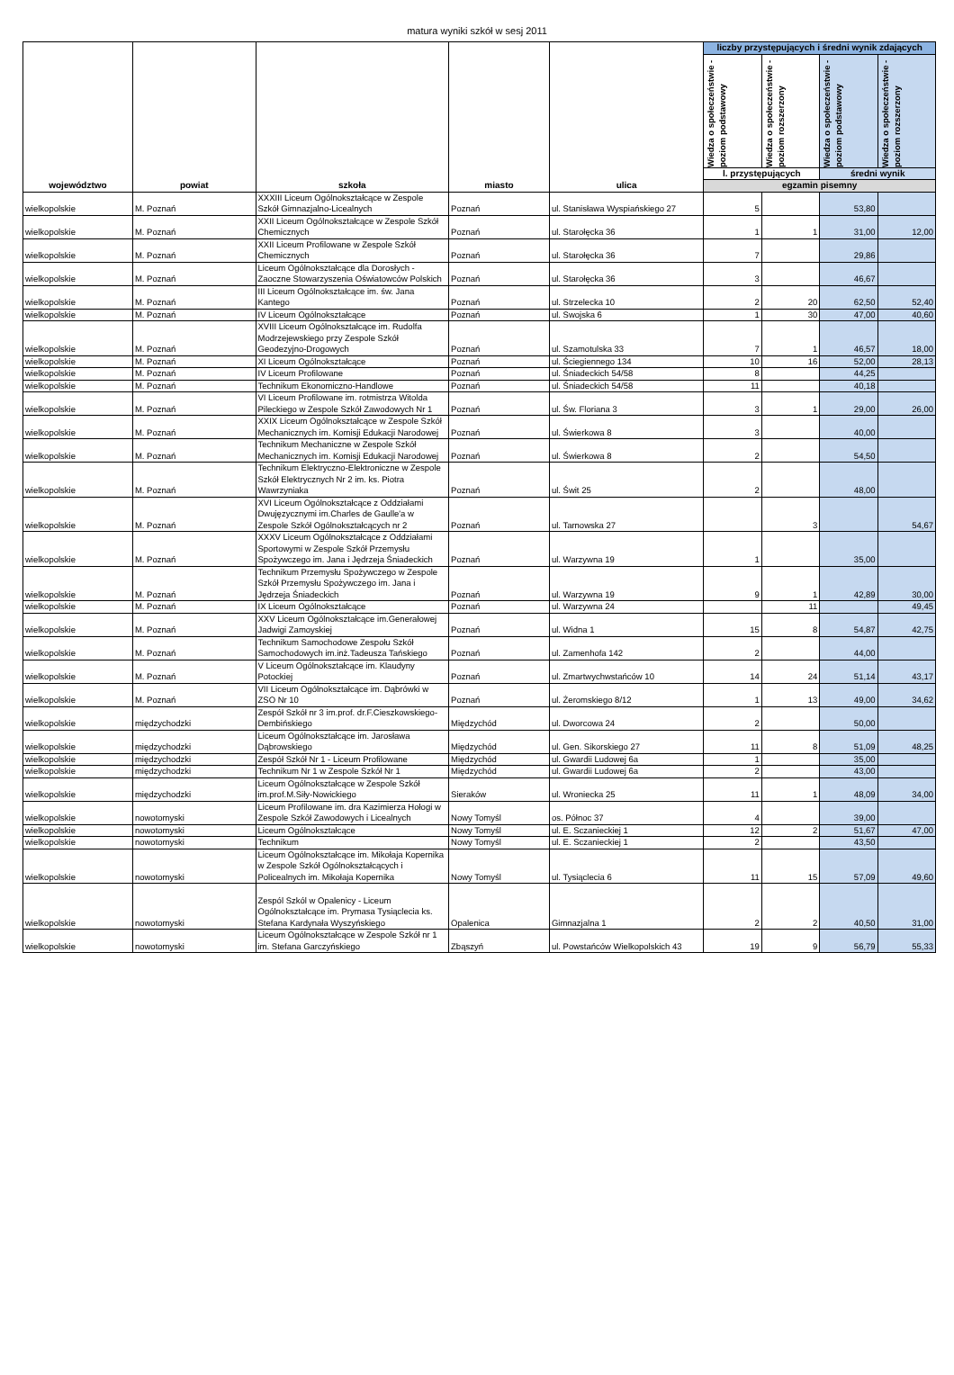matura wyniki szkół w sesj 2011
| województwo | powiat | szkoła | miasto | ulica | liczby przystępujących i średni wynik zdających | | | |
| --- | --- | --- | --- | --- | --- | --- | --- | --- |
| | | | | | Wiedza o społeczeństwie - poziom podstawowy | Wiedza o społeczeństwie - poziom rozszerzony | Wiedza o społeczeństwie - poziom podstawowy | Wiedza o społeczeństwie - poziom rozszerzony |
| | | | | | l. przystępujących | | średni wynik | |
| | | | | | egzamin pisemny | | | |
| wielkopolskie | M. Poznań | XXXIII Liceum Ogólnokształcące w Zespole Szkół Gimnazjalno-Licealnych | Poznań | ul. Stanisława Wyspiańskiego 27 | 5 | | 53,80 | |
| wielkopolskie | M. Poznań | XXII Liceum Ogólnokształcące w Zespole Szkół Chemicznych | Poznań | ul. Starołęcka 36 | 1 | 1 | 31,00 | 12,00 |
| wielkopolskie | M. Poznań | XXII Liceum Profilowane w Zespole Szkół Chemicznych | Poznań | ul. Starołęcka 36 | 7 | | 29,86 | |
| wielkopolskie | M. Poznań | Liceum Ogólnokształcące dla Dorosłych - Zaoczne Stowarzyszenia Oświatowców Polskich | Poznań | ul. Starołęcka 36 | 3 | | 46,67 | |
| wielkopolskie | M. Poznań | III Liceum Ogólnokształcące im. św. Jana Kantego | Poznań | ul. Strzelecka 10 | 2 | 20 | 62,50 | 52,40 |
| wielkopolskie | M. Poznań | IV Liceum Ogólnokształcące | Poznań | ul. Swojska 6 | 1 | 30 | 47,00 | 40,60 |
| wielkopolskie | M. Poznań | XVIII Liceum Ogólnokształcące im. Rudolfa Modrzejewskiego przy Zespole Szkół Geodezyjno-Drogowych | Poznań | ul. Szamotulska 33 | 7 | 1 | 46,57 | 18,00 |
| wielkopolskie | M. Poznań | XI Liceum Ogólnokształcące | Poznań | ul. Ściegiennego 134 | 10 | 16 | 52,00 | 28,13 |
| wielkopolskie | M. Poznań | IV Liceum Profilowane | Poznań | ul. Śniadeckich 54/58 | 8 | | 44,25 | |
| wielkopolskie | M. Poznań | Technikum Ekonomiczno-Handlowe | Poznań | ul. Śniadeckich 54/58 | 11 | | 40,18 | |
| wielkopolskie | M. Poznań | VI Liceum Profilowane im. rotmistrza Witolda Pileckiego w Zespole Szkół Zawodowych Nr 1 | Poznań | ul. Św. Floriana 3 | 3 | 1 | 29,00 | 26,00 |
| wielkopolskie | M. Poznań | XXIX Liceum Ogólnokształcące w Zespole Szkół Mechanicznych im. Komisji Edukacji Narodowej | Poznań | ul. Świerkowa 8 | 3 | | 40,00 | |
| wielkopolskie | M. Poznań | Technikum Mechaniczne w Zespole Szkół Mechanicznych im. Komisji Edukacji Narodowej | Poznań | ul. Świerkowa 8 | 2 | | 54,50 | |
| wielkopolskie | M. Poznań | Technikum Elektryczno-Elektroniczne w Zespole Szkół Elektrycznych Nr 2 im. ks. Piotra Wawrzyniaka | Poznań | ul. Świt 25 | 2 | | 48,00 | |
| wielkopolskie | M. Poznań | XVI Liceum Ogólnokształcące z Oddziałami Dwujęzycznymi im.Charles de Gaulle'a w Zespole Szkół Ogólnokształcących nr 2 | Poznań | ul. Tarnowska 27 | | 3 | | 54,67 |
| wielkopolskie | M. Poznań | XXXV Liceum Ogólnokształcące z Oddziałami Sportowymi w Zespole Szkół Przemysłu Spożywczego im. Jana i Jędrzeja Śniadeckich | Poznań | ul. Warzywna 19 | 1 | | 35,00 | |
| wielkopolskie | M. Poznań | Technikum Przemysłu Spożywczego w Zespole Szkół Przemysłu Spożywczego im. Jana i Jędrzeja Śniadeckich | Poznań | ul. Warzywna 19 | 9 | 1 | 42,89 | 30,00 |
| wielkopolskie | M. Poznań | IX Liceum Ogólnokształcące | Poznań | ul. Warzywna 24 | | 11 | | 49,45 |
| wielkopolskie | M. Poznań | XXV Liceum Ogólnokształcące im.Generałowej Jadwigi Zamoyskiej | Poznań | ul. Widna 1 | 15 | 8 | 54,87 | 42,75 |
| wielkopolskie | M. Poznań | Technikum Samochodowe Zespołu Szkół Samochodowych im.inż.Tadeusza Tańskiego | Poznań | ul. Zamenhofa 142 | 2 | | 44,00 | |
| wielkopolskie | M. Poznań | V Liceum Ogólnokształcące im. Klaudyny Potockiej | Poznań | ul. Zmartwychwstańców 10 | 14 | 24 | 51,14 | 43,17 |
| wielkopolskie | M. Poznań | VII Liceum Ogólnokształcące im. Dąbrówki w ZSO Nr 10 | Poznań | ul. Żeromskiego 8/12 | 1 | 13 | 49,00 | 34,62 |
| wielkopolskie | międzychodzki | Zespół Szkół nr 3 im.prof. dr.F.Cieszkowskiego-Dembińskiego | Międzychód | ul. Dworcowa 24 | 2 | | 50,00 | |
| wielkopolskie | międzychodzki | Liceum Ogólnokształcące im. Jarosława Dąbrowskiego | Międzychód | ul. Gen. Sikorskiego 27 | 11 | 8 | 51,09 | 48,25 |
| wielkopolskie | międzychodzki | Zespół Szkół Nr 1 - Liceum Profilowane | Międzychód | ul. Gwardii Ludowej 6a | 1 | | 35,00 | |
| wielkopolskie | międzychodzki | Technikum Nr 1 w Zespole Szkół Nr 1 | Międzychód | ul. Gwardii Ludowej 6a | 2 | | 43,00 | |
| wielkopolskie | międzychodzki | Liceum Ogólnokształcące w Zespole Szkół im.prof.M.Siły-Nowickiego | Sieraków | ul. Wroniecka 25 | 11 | 1 | 48,09 | 34,00 |
| wielkopolskie | nowotomyski | Liceum Profilowane im. dra Kazimierza Hołogi w Zespole Szkół Zawodowych i Licealnych | Nowy Tomyśl | os. Północ 37 | 4 | | 39,00 | |
| wielkopolskie | nowotomyski | Liceum Ogólnokształcące | Nowy Tomyśl | ul. E. Sczanieckiej 1 | 12 | 2 | 51,67 | 47,00 |
| wielkopolskie | nowotomyski | Technikum | Nowy Tomyśl | ul. E. Sczanieckiej 1 | 2 | | 43,50 | |
| wielkopolskie | nowotomyski | Liceum Ogólnokształcące im. Mikołaja Kopernika w Zespole Szkół Ogólnokształcących i Policealnych im. Mikołaja Kopernika | Nowy Tomyśl | ul. Tysiąclecia 6 | 11 | 15 | 57,09 | 49,60 |
| wielkopolskie | nowotomyski | Zespól Szkól w Opalenicy - Liceum Ogólnokształcące im. Prymasa Tysiąclecia ks. Stefana Kardynała Wyszyńskiego | Opalenica | Gimnazjalna 1 | 2 | 2 | 40,50 | 31,00 |
| wielkopolskie | nowotomyski | Liceum Ogólnokształcące w Zespole Szkół nr 1 im. Stefana Garczyńskiego | Zbąszyń | ul. Powstańców Wielkopolskich 43 | 19 | 9 | 56,79 | 55,33 |